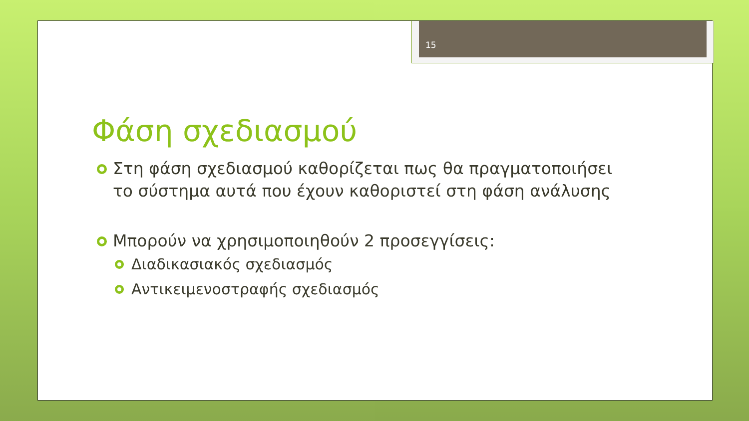15
Φάση σχεδιασμού
Στη φάση σχεδιασμού καθορίζεται πως θα πραγματοποιήσει το σύστημα αυτά που έχουν καθοριστεί στη φάση ανάλυσης
Μπορούν να χρησιμοποιηθούν 2 προσεγγίσεις:
Διαδικασιακός σχεδιασμός
Αντικειμενοστραφής σχεδιασμός